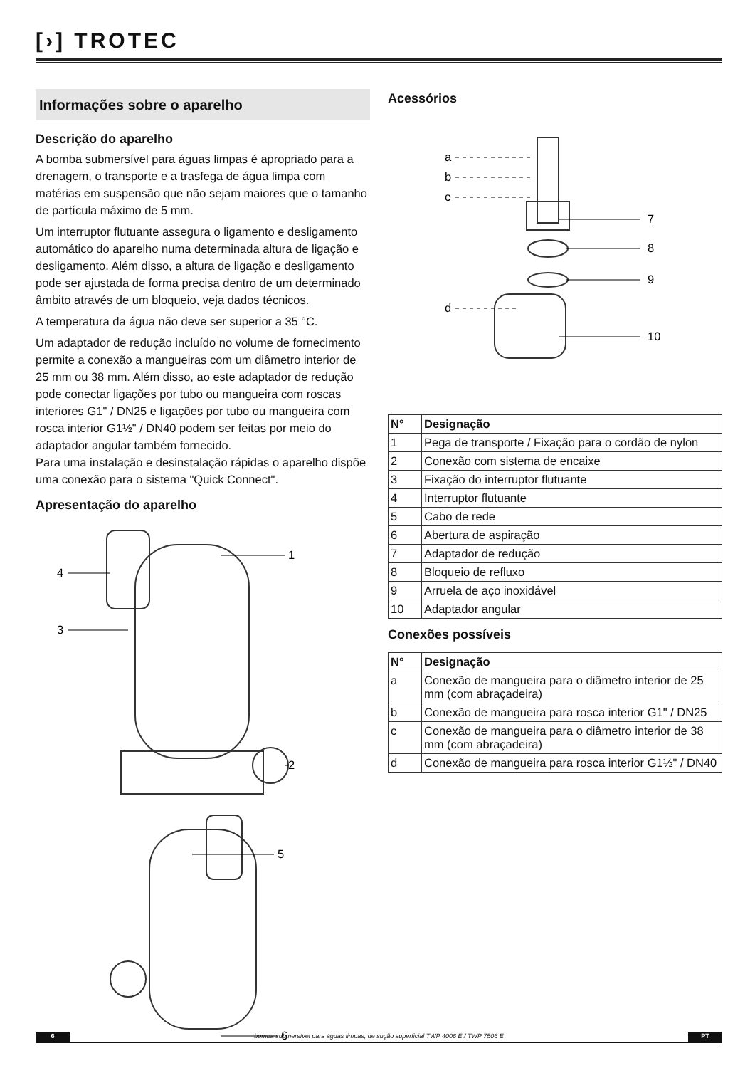[›] TROTEC
Informações sobre o aparelho
Descrição do aparelho
A bomba submersível para águas limpas é apropriado para a drenagem, o transporte e a trasfega de água limpa com matérias em suspensão que não sejam maiores que o tamanho de partícula máximo de 5 mm.
Um interruptor flutuante assegura o ligamento e desligamento automático do aparelho numa determinada altura de ligação e desligamento. Além disso, a altura de ligação e desligamento pode ser ajustada de forma precisa dentro de um determinado âmbito através de um bloqueio, veja dados técnicos.
A temperatura da água não deve ser superior a 35 °C.
Um adaptador de redução incluído no volume de fornecimento permite a conexão a mangueiras com um diâmetro interior de 25 mm ou 38 mm. Além disso, ao este adaptador de redução pode conectar ligações por tubo ou mangueira com roscas interiores G1" / DN25 e ligações por tubo ou mangueira com rosca interior G1½" / DN40 podem ser feitas por meio do adaptador angular também fornecido.
Para uma instalação e desinstalação rápidas o aparelho dispõe uma conexão para o sistema "Quick Connect".
Apresentação do aparelho
1
4
3
2
5
6
Acessórios
a
b
c
d
7
8
9
10
| N° | Designação |
| --- | --- |
| 1 | Pega de transporte / Fixação para o cordão de nylon |
| 2 | Conexão com sistema de encaixe |
| 3 | Fixação do interruptor flutuante |
| 4 | Interruptor flutuante |
| 5 | Cabo de rede |
| 6 | Abertura de aspiração |
| 7 | Adaptador de redução |
| 8 | Bloqueio de refluxo |
| 9 | Arruela de aço inoxidável |
| 10 | Adaptador angular |
Conexões possíveis
| N° | Designação |
| --- | --- |
| a | Conexão de mangueira para o diâmetro interior de 25 mm (com abraçadeira) |
| b | Conexão de mangueira para rosca interior G1" / DN25 |
| c | Conexão de mangueira para o diâmetro interior de 38 mm (com abraçadeira) |
| d | Conexão de mangueira para rosca interior G1½" / DN40 |
6 bomba submersível para águas limpas, de sução superficial TWP 4006 E / TWP 7506 E
PT